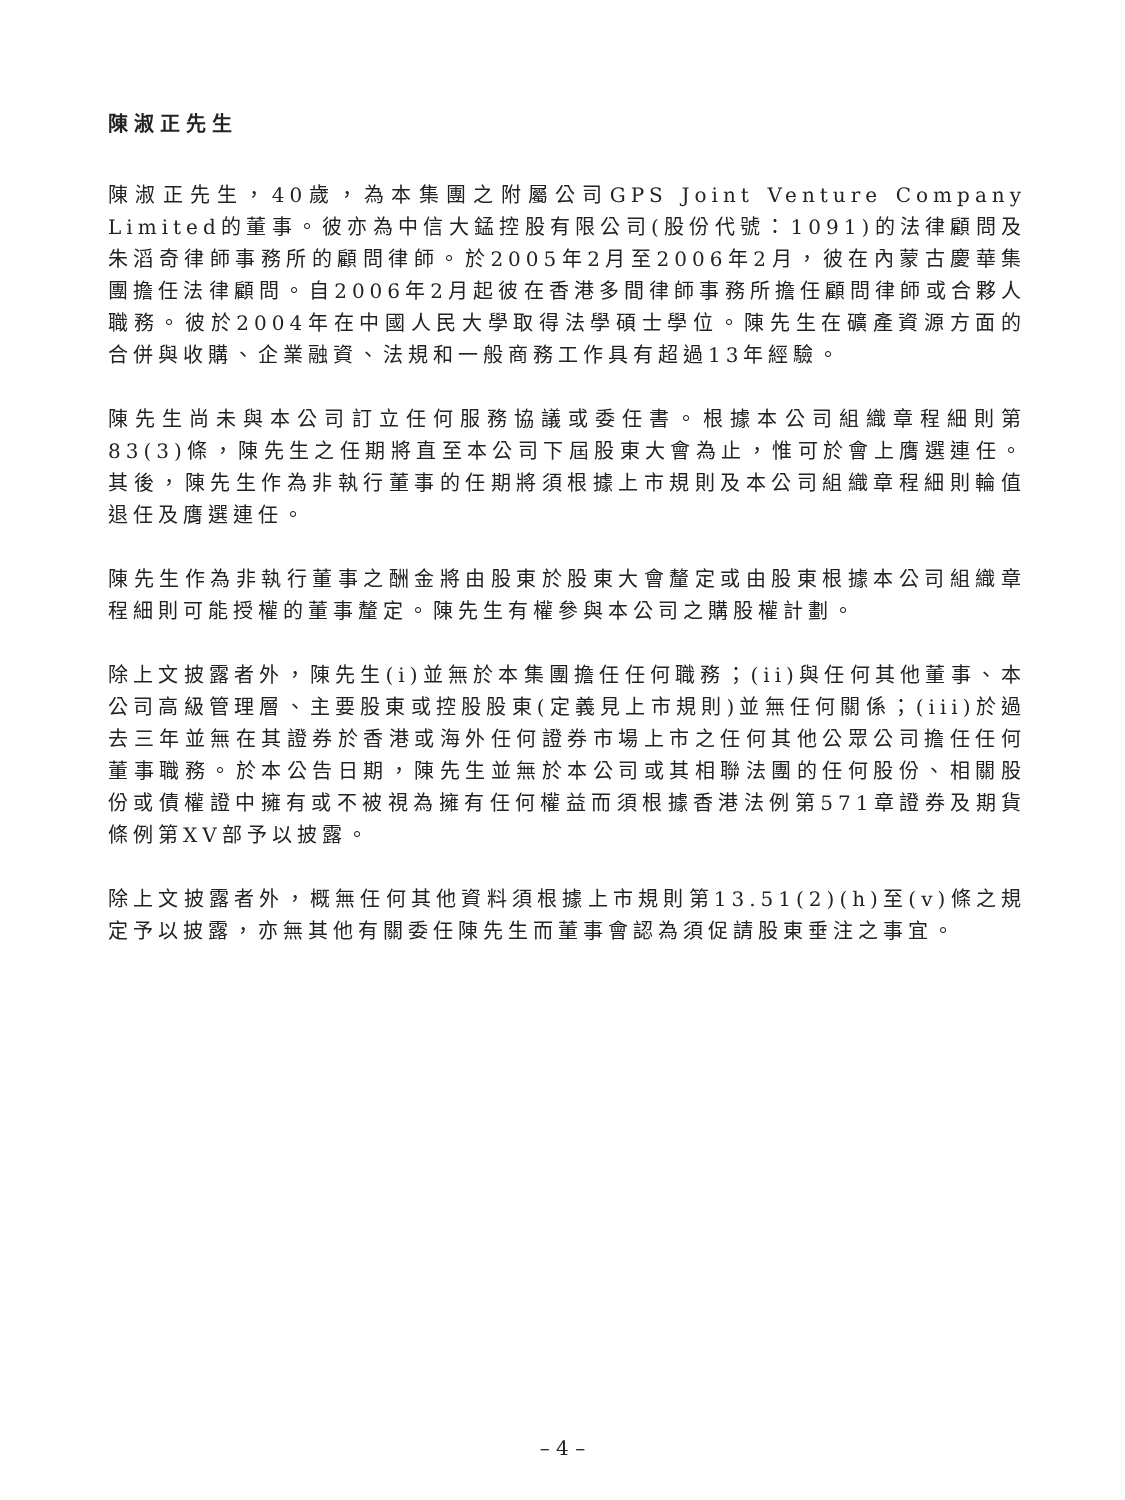陳淑正先生
陳淑正先生，40歲，為本集團之附屬公司GPS Joint Venture Company Limited的董事。彼亦為中信大錳控股有限公司(股份代號：1091)的法律顧問及朱滔奇律師事務所的顧問律師。於2005年2月至2006年2月，彼在內蒙古慶華集團擔任法律顧問。自2006年2月起彼在香港多間律師事務所擔任顧問律師或合夥人職務。彼於2004年在中國人民大學取得法學碩士學位。陳先生在礦產資源方面的合併與收購、企業融資、法規和一般商務工作具有超過13年經驗。
陳先生尚未與本公司訂立任何服務協議或委任書。根據本公司組織章程細則第83(3)條，陳先生之任期將直至本公司下屆股東大會為止，惟可於會上膺選連任。其後，陳先生作為非執行董事的任期將須根據上市規則及本公司組織章程細則輪值退任及膺選連任。
陳先生作為非執行董事之酬金將由股東於股東大會釐定或由股東根據本公司組織章程細則可能授權的董事釐定。陳先生有權參與本公司之購股權計劃。
除上文披露者外，陳先生(i)並無於本集團擔任任何職務；(ii)與任何其他董事、本公司高級管理層、主要股東或控股股東(定義見上市規則)並無任何關係；(iii)於過去三年並無在其證券於香港或海外任何證券市場上市之任何其他公眾公司擔任任何董事職務。於本公告日期，陳先生並無於本公司或其相聯法團的任何股份、相關股份或債權證中擁有或不被視為擁有任何權益而須根據香港法例第571章證券及期貨條例第XV部予以披露。
除上文披露者外，概無任何其他資料須根據上市規則第13.51(2)(h)至(v)條之規定予以披露，亦無其他有關委任陳先生而董事會認為須促請股東垂注之事宜。
– 4 –